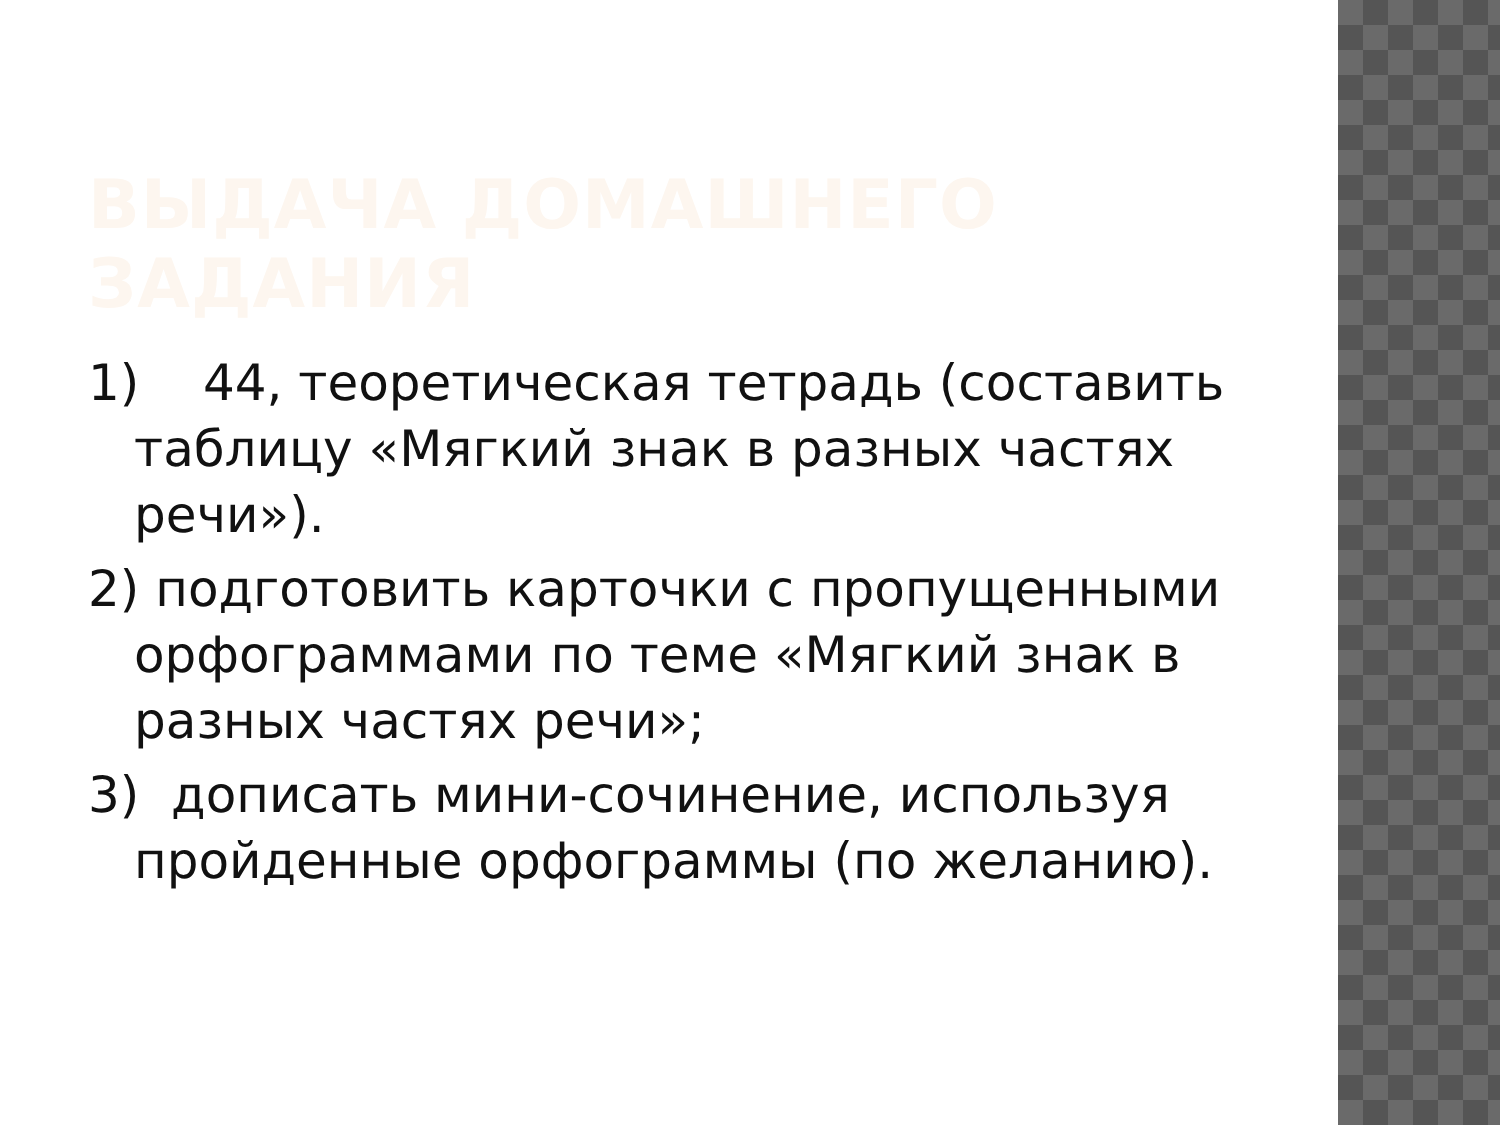ВЫДАЧА ДОМАШНЕГО ЗАДАНИЯ
1) 44, теоретическая тетрадь (составить таблицу «Мягкий знак в разных частях речи»).
2) подготовить карточки с пропущенными орфограммами по теме «Мягкий знак в разных частях речи»;
3) дописать мини-сочинение, используя пройденные орфограммы (по желанию).